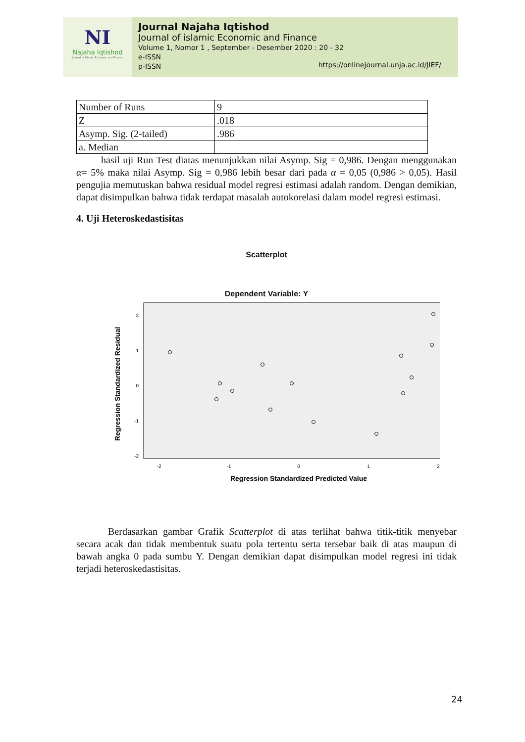NI
Najaha Iqtishod
Journal of Islamic Economic and Finance
Journal Najaha Iqtishod
Journal of islamic Economic and Finance
Volume 1, Nomor 1 , September - Desember 2020 : 20 - 32
e-ISSN
p-ISSN
https://onlinejournal.unja.ac.id/JIEF/
| Number of Runs | 9 |
| Z | .018 |
| Asymp. Sig. (2-tailed) | .986 |
| a. Median | |
hasil uji Run Test diatas menunjukkan nilai Asymp. Sig = 0,986. Dengan menggunakan α= 5% maka nilai Asymp. Sig = 0,986 lebih besar dari pada α = 0,05 (0,986 > 0,05). Hasil pengujia memutuskan bahwa residual model regresi estimasi adalah random. Dengan demikian, dapat disimpulkan bahwa tidak terdapat masalah autokorelasi dalam model regresi estimasi.
4. Uji Heteroskedastisitas
Scatterplot
Dependent Variable: Y
Regression Standardized Residual
2
1
0
-1
-2
-2
-1
0
1
2
Regression Standardized Predicted Value
Berdasarkan gambar Grafik Scatterplot di atas terlihat bahwa titik-titik menyebar secara acak dan tidak membentuk suatu pola tertentu serta tersebar baik di atas maupun di bawah angka 0 pada sumbu Y. Dengan demikian dapat disimpulkan model regresi ini tidak terjadi heteroskedastisitas.
24